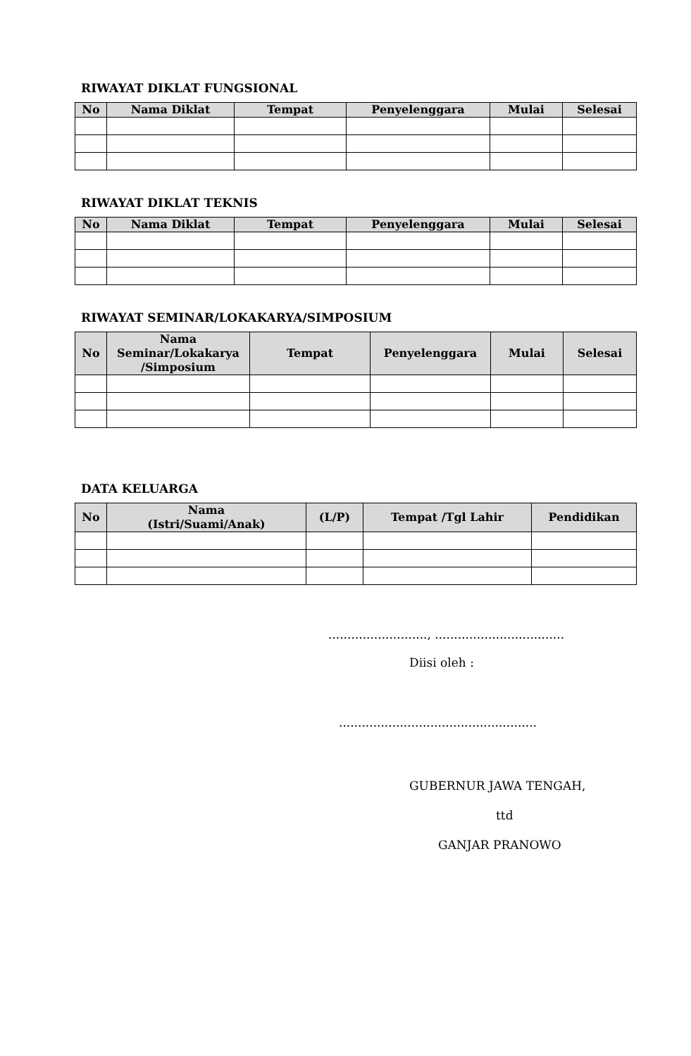RIWAYAT DIKLAT FUNGSIONAL
| No | Nama Diklat | Tempat | Penyelenggara | Mulai | Selesai |
| --- | --- | --- | --- | --- | --- |
RIWAYAT DIKLAT TEKNIS
| No | Nama Diklat | Tempat | Penyelenggara | Mulai | Selesai |
| --- | --- | --- | --- | --- | --- |
RIWAYAT SEMINAR/LOKAKARYA/SIMPOSIUM
| No | Nama Seminar/Lokakarya /Simposium | Tempat | Penyelenggara | Mulai | Selesai |
| --- | --- | --- | --- | --- | --- |
DATA KELUARGA
| No | Nama (Istri/Suami/Anak) | (L/P) | Tempat /Tgl Lahir | Pendidikan |
| --- | --- | --- | --- | --- |
.........................., ..................................
Diisi oleh :
....................................................
GUBERNUR JAWA TENGAH,
ttd
GANJAR PRANOWO